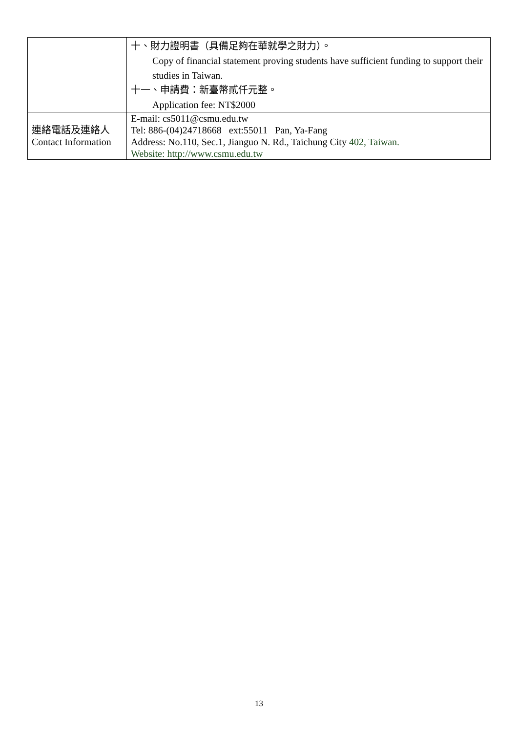| | 十、財力證明書（具備足夠在華就學之財力）。 Copy of financial statement proving students have sufficient funding to support their studies in Taiwan. 十一、申請費：新臺幣貳仟元整。 Application fee: NT$2000 |
| 連絡電話及連絡人 Contact Information | E-mail: cs5011@csmu.edu.tw Tel: 886-(04)24718668 ext:55011 Pan, Ya-Fang Address: No.110, Sec.1, Jianguo N. Rd., Taichung City 402, Taiwan. Website: http://www.csmu.edu.tw |
13